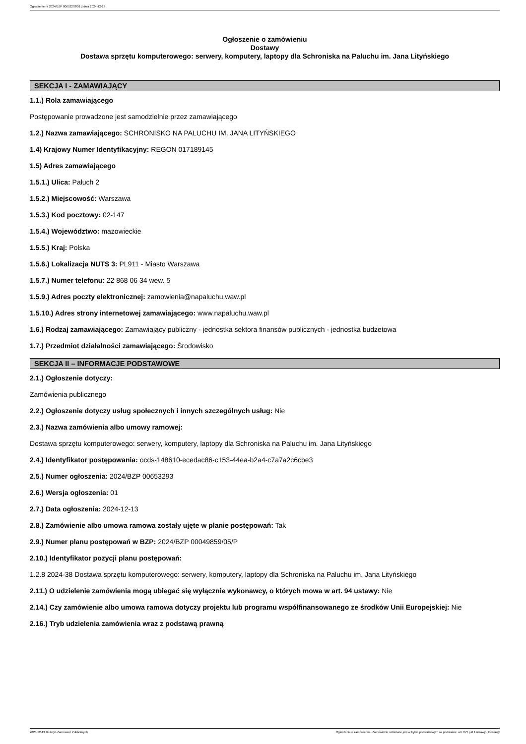Ogłoszenie nr 2024/BZP 00653293/01 z dnia 2024-12-13
Ogłoszenie o zamówieniu
Dostawy
Dostawa sprzętu komputerowego: serwery, komputery, laptopy dla Schroniska na Paluchu im. Jana Lityńskiego
SEKCJA I - ZAMAWIAJĄCY
1.1.) Rola zamawiającego
Postępowanie prowadzone jest samodzielnie przez zamawiającego
1.2.) Nazwa zamawiającego: SCHRONISKO NA PALUCHU IM. JANA LITYŃSKIEGO
1.4) Krajowy Numer Identyfikacyjny: REGON 017189145
1.5) Adres zamawiającego
1.5.1.) Ulica: Paluch 2
1.5.2.) Miejscowość: Warszawa
1.5.3.) Kod pocztowy: 02-147
1.5.4.) Województwo: mazowieckie
1.5.5.) Kraj: Polska
1.5.6.) Lokalizacja NUTS 3: PL911 - Miasto Warszawa
1.5.7.) Numer telefonu: 22 868 06 34 wew. 5
1.5.9.) Adres poczty elektronicznej: zamowienia@napaluchu.waw.pl
1.5.10.) Adres strony internetowej zamawiającego: www.napaluchu.waw.pl
1.6.) Rodzaj zamawiającego: Zamawiający publiczny - jednostka sektora finansów publicznych - jednostka budżetowa
1.7.) Przedmiot działalności zamawiającego: Środowisko
SEKCJA II – INFORMACJE PODSTAWOWE
2.1.) Ogłoszenie dotyczy:
Zamówienia publicznego
2.2.) Ogłoszenie dotyczy usług społecznych i innych szczególnych usług: Nie
2.3.) Nazwa zamówienia albo umowy ramowej:
Dostawa sprzętu komputerowego: serwery, komputery, laptopy dla Schroniska na Paluchu im. Jana Lityńskiego
2.4.) Identyfikator postępowania: ocds-148610-ecedac86-c153-44ea-b2a4-c7a7a2c6cbe3
2.5.) Numer ogłoszenia: 2024/BZP 00653293
2.6.) Wersja ogłoszenia: 01
2.7.) Data ogłoszenia: 2024-12-13
2.8.) Zamówienie albo umowa ramowa zostały ujęte w planie postępowań: Tak
2.9.) Numer planu postępowań w BZP: 2024/BZP 00049859/05/P
2.10.) Identyfikator pozycji planu postępowań:
1.2.8 2024-38 Dostawa sprzętu komputerowego: serwery, komputery, laptopy dla Schroniska na Paluchu im. Jana Lityńskiego
2.11.) O udzielenie zamówienia mogą ubiegać się wyłącznie wykonawcy, o których mowa w art. 94 ustawy: Nie
2.14.) Czy zamówienie albo umowa ramowa dotyczy projektu lub programu współfinansowanego ze środków Unii Europejskiej: Nie
2.16.) Tryb udzielenia zamówienia wraz z podstawą prawną
2024-12-13 Biuletyn Zamówień Publicznych Ogłoszenie o zamówieniu - Zamówienie udzielane jest w trybie podstawowym na podstawie: art. 275 pkt 1 ustawy - Dostawy